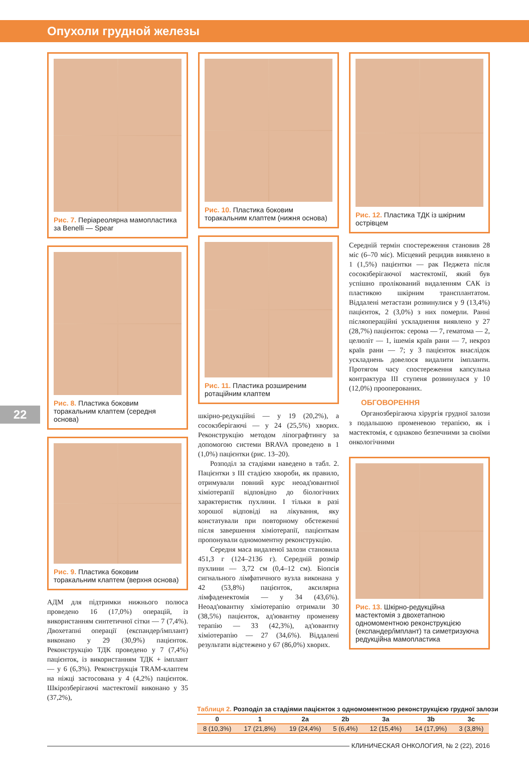Опухоли грудной железы
22
Рис. 7. Періареолярна мамопластика за Benelli — Spear
Рис. 8. Пластика боковим торакальним клаптем (середня основа)
Рис. 9. Пластика боковим торакальним клаптем (верхня основа)
АДМ для підтримки нижнього полюса проведено 16 (17,0%) операцій, із використанням синтетичної сітки — 7 (7,4%). Двохетапні операції (експандер/імплант) виконано у 29 (30,9%) пацієнток. Реконструкцію ТДК проведено у 7 (7,4%) пацієнток, із використанням ТДК + імплант — у 6 (6,3%). Реконструкція TRAM-клаптем на ніжці застосована у 4 (4,2%) пацієнток. Шкірозберігаючі мастектомії виконано у 35 (37,2%),
Рис. 10. Пластика боковим торакальним клаптем (нижня основа)
Рис. 11. Пластика розширеним ротаційним клаптем
шкірно-редукційні — у 19 (20,2%), а сосокзберігаючі — у 24 (25,5%) хворих. Реконструкцію методом ліпографтингу за допомогою системи BRAVA проведено в 1 (1,0%) пацієнтки (рис. 13–20).
Розподіл за стадіями наведено в табл. 2. Пацієнтки з III стадією хвороби, як правило, отримували повний курс неоад'ювантної хіміотерапії відповідно до біологічних характеристик пухлини. І тільки в разі хорошої відповіді на лікування, яку констатували при повторному обстеженні після завершення хіміотерапії, пацієнткам пропонували одномоментну реконструкцію.
Середня маса видаленої залози становила 451,3 г (124–2136 г). Середній розмір пухлини — 3,72 см (0,4–12 см). Біопсія сигнального лімфатичного вузла виконана у 42 (53,8%) пацієнток, аксилярна лімфаденектомія — у 34 (43,6%). Неоад'ювантну хіміотерапію отримали 30 (38,5%) пацієнток, ад'ювантну променеву терапію — 33 (42,3%), ад'ювантну хіміотерапію — 27 (34,6%). Віддалені результати відстежено у 67 (86,0%) хворих.
Рис. 12. Пластика ТДК із шкірним острівцем
Середній термін спостереження становив 28 міс (6–70 міс). Місцевий рецидив виявлено в 1 (1,5%) пацієнтки — рак Педжета після сосокзберігаючої мастектомії, який був успішно пролікований видаленням САК із пластикою шкірним трансплантатом. Віддалені метастази розвинулися у 9 (13,4%) пацієнток, 2 (3,0%) з них померли. Ранні післяопераційні ускладнення виявлено у 27 (28,7%) пацієнток: серома — 7, гематома — 2, целюліт — 1, ішемія країв рани — 7, некроз країв рани — 7; у 3 пацієнток внаслідок ускладнень довелося видалити імпланти. Протягом часу спостереження капсульна контрактура III ступеня розвинулася у 10 (12,0%) прооперованих.
ОБГОВОРЕННЯ
Органозберігаюча хірургія грудної залози з подальшою променевою терапією, як і мастектомія, є однаково безпечними за своїми онкологічними
Рис. 13. Шкірно-редукційна мастектомія з двохетапною одномоментною реконструкцією (експандер/імплант) та симетризуюча редукційна мамопластика
Таблиця 2. Розподіл за стадіями пацієнток з одномоментною реконструкцією грудної залози
| 0 | 1 | 2a | 2b | 3a | 3b | 3c |
| --- | --- | --- | --- | --- | --- | --- |
| 8 (10,3%) | 17 (21,8%) | 19 (24,4%) | 5 (6,4%) | 12 (15,4%) | 14 (17,9%) | 3 (3,8%) |
КЛИНИЧЕСКАЯ ОНКОЛОГИЯ, № 2 (22), 2016